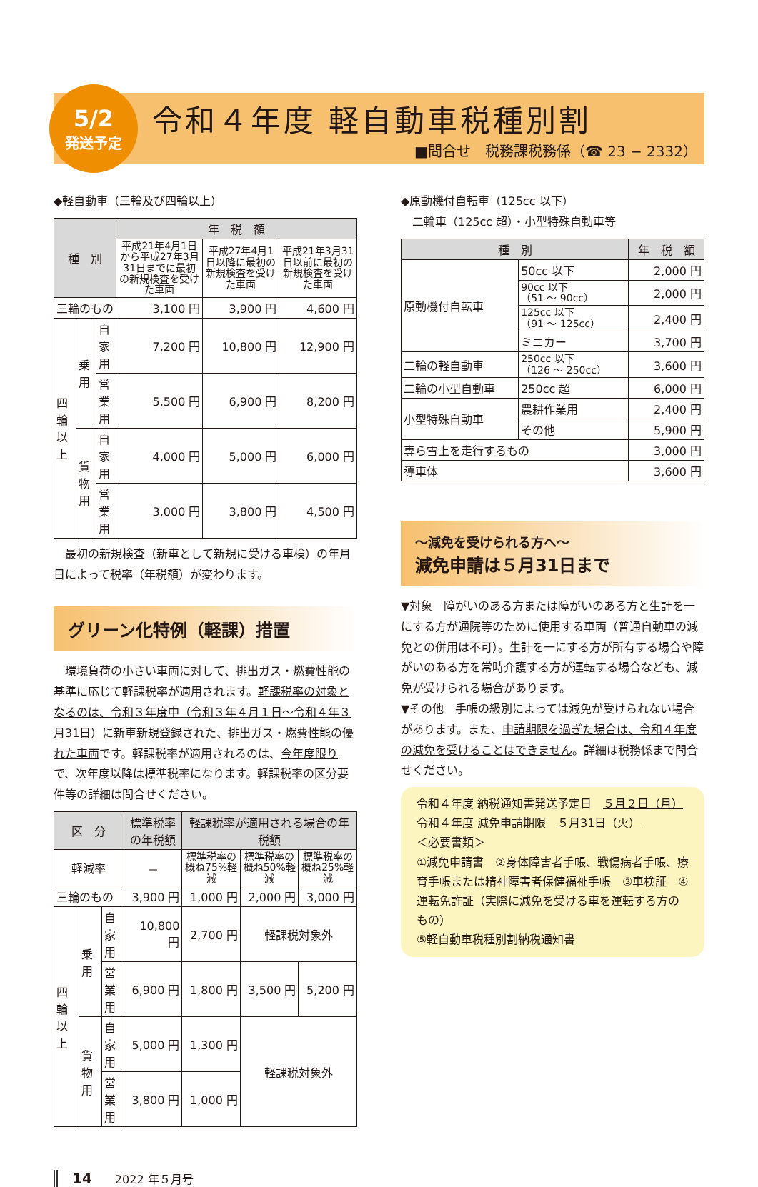5/2
発送予定
令和４年度 軽自動車税種別割
■問合せ　税務課税務係（☎ 23 − 2332）
◆軽自動車（三輪及び四輪以上）
| 種 別 | | | 年 税 額 | | |
| --- | --- | --- | --- | --- | --- |
| | | | 平成21年4月1日から平成27年3月31日までに最初の新規検査を受けた車両 | 平成27年4月1日以降に最初の新規検査を受けた車両 | 平成21年3月31日以前に最初の新規検査を受けた車両 |
| 三輪のもの | | | 3,100 円 | 3,900 円 | 4,600 円 |
| 四輪以上 | 乗用 | 自家用 | 7,200 円 | 10,800 円 | 12,900 円 |
| | | 営業用 | 5,500 円 | 6,900 円 | 8,200 円 |
| | 貨物用 | 自家用 | 4,000 円 | 5,000 円 | 6,000 円 |
| | | 営業用 | 3,000 円 | 3,800 円 | 4,500 円 |
　最初の新規検査（新車として新規に受ける車検）の年月日によって税率（年税額）が変わります。
グリーン化特例（軽課）措置
　環境負荷の小さい車両に対して、排出ガス・燃費性能の基準に応じて軽課税率が適用されます。軽課税率の対象となるのは、令和３年度中（令和３年４月１日～令和４年３月31日）に新車新規登録された、排出ガス・燃費性能の優れた車両です。軽課税率が適用されるのは、今年度限りで、次年度以降は標準税率になります。軽課税率の区分要件等の詳細は問合せください。
| 区 分 | | | 標準税率の年税額 | 軽課税率が適用される場合の年税額 | | |
| --- | --- | --- | --- | --- | --- | --- |
| 軽減率 | | | － | 標準税率の概ね75%軽減 | 標準税率の概ね50%軽減 | 標準税率の概ね25%軽減 |
| 三輪のもの | | | 3,900 円 | 1,000 円 | 2,000 円 | 3,000 円 |
| 四輪以上 | 乗用 | 自家用 | 10,800 円 | 2,700 円 | 軽課税対象外 | |
| | | 営業用 | 6,900 円 | 1,800 円 | 3,500 円 | 5,200 円 |
| | 貨物用 | 自家用 | 5,000 円 | 1,300 円 | 軽課税対象外 | |
| | | 営業用 | 3,800 円 | 1,000 円 | | |
◆原動機付自転車（125cc 以下）
　二輪車（125cc 超）・小型特殊自動車等
| 種 別 | | 年 税 額 |
| --- | --- | --- |
| 原動機付自転車 | 50cc 以下 | 2,000 円 |
| | 90cc 以下 （51 ～ 90cc） | 2,000 円 |
| | 125cc 以下 （91 ～ 125cc） | 2,400 円 |
| | ミニカー | 3,700 円 |
| 二輪の軽自動車 | 250cc 以下 （126 ～ 250cc） | 3,600 円 |
| 二輪の小型自動車 | 250cc 超 | 6,000 円 |
| 小型特殊自動車 | 農耕作業用 | 2,400 円 |
| | その他 | 5,900 円 |
| 専ら雪上を走行するもの | | 3,000 円 |
| 導車体 | | 3,600 円 |
～減免を受けられる方へ～
減免申請は５月31日まで
▼対象　障がいのある方または障がいのある方と生計を一にする方が通院等のために使用する車両（普通自動車の減免との併用は不可）。生計を一にする方が所有する場合や障がいのある方を常時介護する方が運転する場合なども、減免が受けられる場合があります。
▼その他　手帳の級別によっては減免が受けられない場合があります。また、申請期限を過ぎた場合は、令和４年度の減免を受けることはできません。詳細は税務係まで問合せください。
令和４年度 納税通知書発送予定日　５月２日（月）
令和４年度 減免申請期限　５月31日（火）
＜必要書類＞
①減免申請書　②身体障害者手帳、戦傷病者手帳、療育手帳または精神障害者保健福祉手帳　③車検証　④運転免許証（実際に減免を受ける車を運転する方のもの）
⑤軽自動車税種別割納税通知書
14　　2022 年５月号